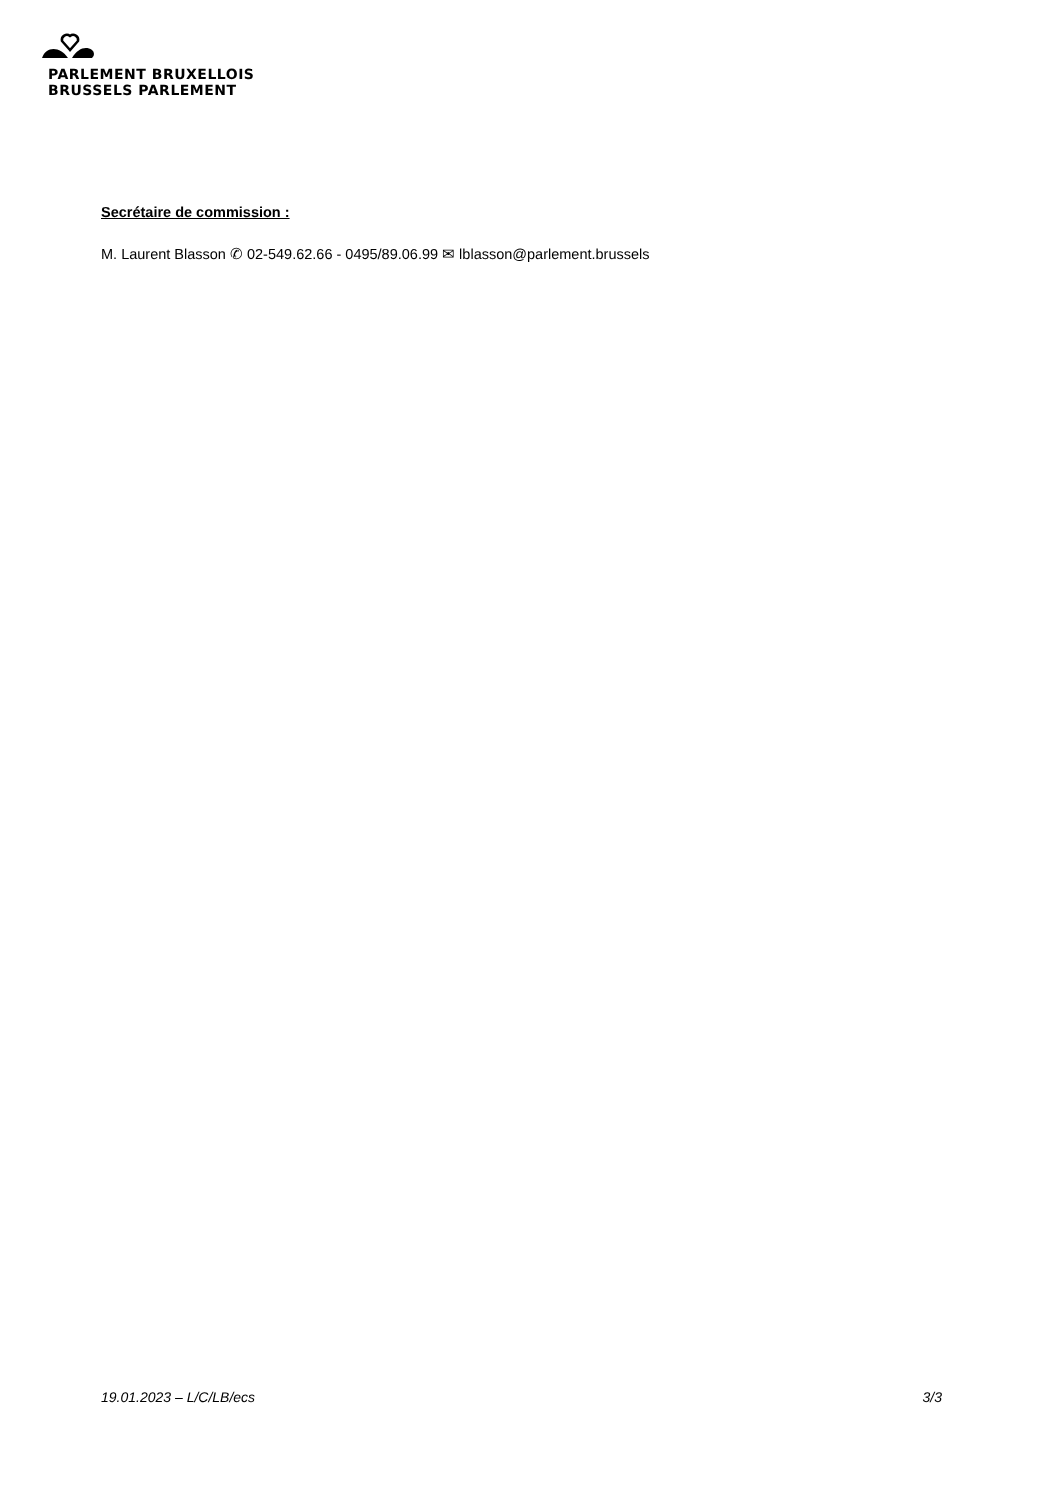PARLEMENT BRUXELLOIS
BRUSSELS PARLEMENT
Secrétaire de commission :
M. Laurent Blasson ✆ 02-549.62.66 - 0495/89.06.99 ✉ lblasson@parlement.brussels
19.01.2023 – L/C/LB/ecs 3/3